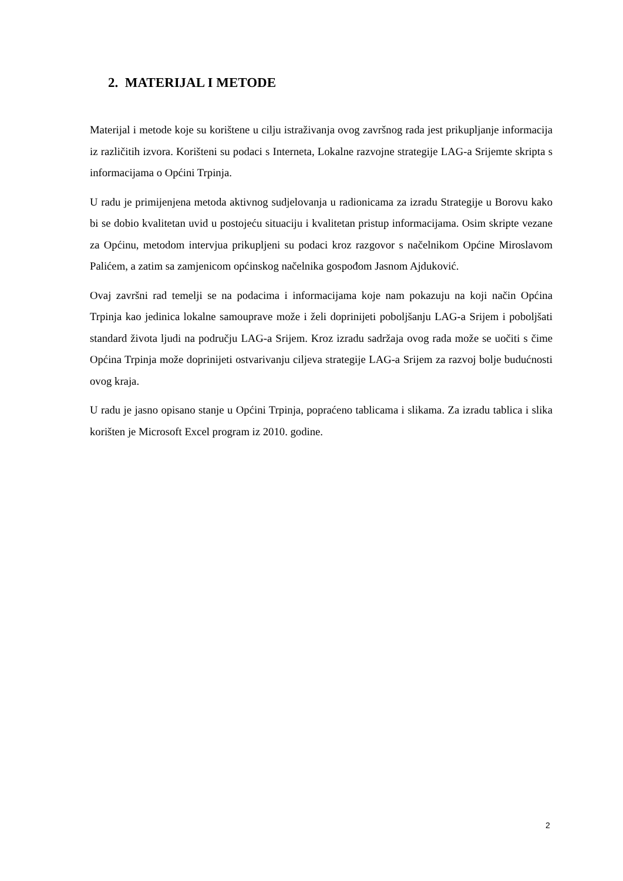2. MATERIJAL I METODE
Materijal i metode koje su korištene u cilju istraživanja ovog završnog rada jest prikupljanje informacija iz različitih izvora. Korišteni su podaci s Interneta, Lokalne razvojne strategije LAG-a Srijemte skripta s informacijama o Općini Trpinja.
U radu je primijenjena metoda aktivnog sudjelovanja u radionicama za izradu Strategije u Borovu kako bi se dobio kvalitetan uvid u postojeću situaciju i kvalitetan pristup informacijama. Osim skripte vezane za Općinu, metodom intervjua prikupljeni su podaci kroz razgovor s načelnikom Općine Miroslavom Palićem, a zatim sa zamjenicom općinskog načelnika gospođom Jasnom Ajduković.
Ovaj završni rad temelji se na podacima i informacijama koje nam pokazuju na koji način Općina Trpinja kao jedinica lokalne samouprave može i želi doprinijeti poboljšanju LAG-a Srijem i poboljšati standard života ljudi na području LAG-a Srijem. Kroz izradu sadržaja ovog rada može se uočiti s čime Općina Trpinja može doprinijeti ostvarivanju ciljeva strategije LAG-a Srijem za razvoj bolje budućnosti ovog kraja.
U radu je jasno opisano stanje u Općini Trpinja, popraćeno tablicama i slikama. Za izradu tablica i slika korišten je Microsoft Excel program iz 2010. godine.
2